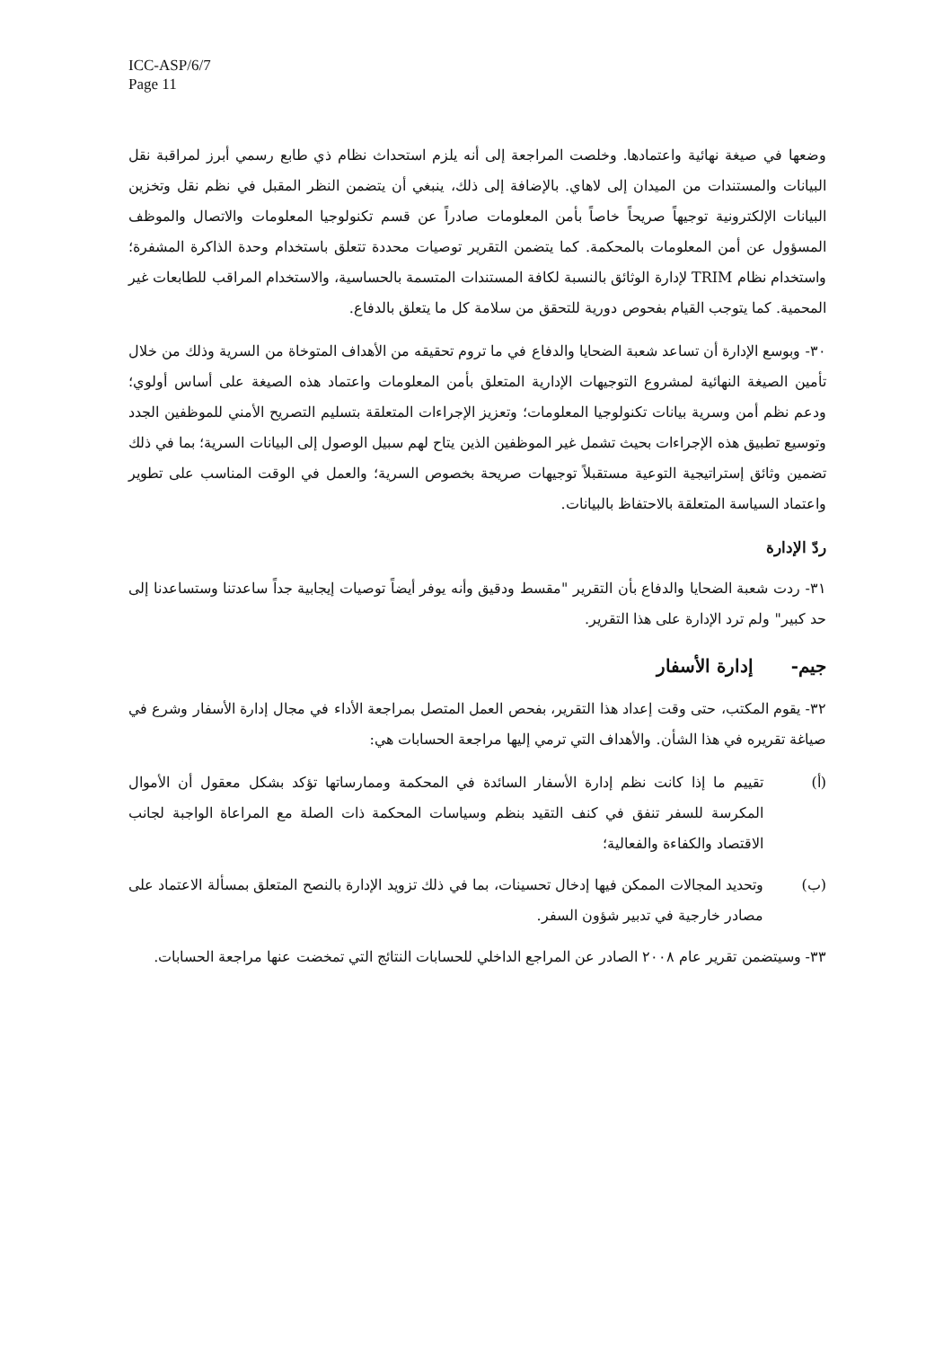ICC-ASP/6/7
Page 11
وضعها في صيغة نهائية واعتمادها. وخلصت المراجعة إلى أنه يلزم استحداث نظام ذي طابع رسمي أبرز لمراقبة نقل البيانات والمستندات من الميدان إلى لاهاي. بالإضافة إلى ذلك، ينبغي أن يتضمن النظر المقبل في نظم نقل وتخزين البيانات الإلكترونية توجيهاً صريحاً خاصاً بأمن المعلومات صادراً عن قسم تكنولوجيا المعلومات والاتصال والموظف المسؤول عن أمن المعلومات بالمحكمة. كما يتضمن التقرير توصيات محددة تتعلق باستخدام وحدة الذاكرة المشفرة؛ واستخدام نظام TRIM لإدارة الوثائق بالنسبة لكافة المستندات المتسمة بالحساسية، والاستخدام المراقب للطابعات غير المحمية. كما يتوجب القيام بفحوص دورية للتحقق من سلامة كل ما يتعلق بالدفاع.
٣٠- وبوسع الإدارة أن تساعد شعبة الضحايا والدفاع في ما تروم تحقيقه من الأهداف المتوخاة من السرية وذلك من خلال تأمين الصيغة النهائية لمشروع التوجيهات الإدارية المتعلق بأمن المعلومات واعتماد هذه الصيغة على أساس أولوي؛ ودعم نظم أمن وسرية بيانات تكنولوجيا المعلومات؛ وتعزيز الإجراءات المتعلقة بتسليم التصريح الأمني للموظفين الجدد وتوسيع تطبيق هذه الإجراءات بحيث تشمل غير الموظفين الذين يتاح لهم سبيل الوصول إلى البيانات السرية؛ بما في ذلك تضمين وثائق إستراتيجية التوعية مستقبلاً توجيهات صريحة بخصوص السرية؛ والعمل في الوقت المناسب على تطوير واعتماد السياسة المتعلقة بالاحتفاظ بالبيانات.
ردّ الإدارة
٣١- ردت شعبة الضحايا والدفاع بأن التقرير "مقسط ودقيق وأنه يوفر أيضاً توصيات إيجابية جداً ساعدتنا وستساعدنا إلى حد كبير" ولم ترد الإدارة على هذا التقرير.
جيم- إدارة الأسفار
٣٢- يقوم المكتب، حتى وقت إعداد هذا التقرير، بفحص العمل المتصل بمراجعة الأداء في مجال إدارة الأسفار وشرع في صياغة تقريره في هذا الشأن. والأهداف التي ترمي إليها مراجعة الحسابات هي:
(أ) تقييم ما إذا كانت نظم إدارة الأسفار السائدة في المحكمة وممارساتها تؤكد بشكل معقول أن الأموال المكرسة للسفر تنفق في كنف التقيد بنظم وسياسات المحكمة ذات الصلة مع المراعاة الواجبة لجانب الاقتصاد والكفاءة والفعالية؛
(ب) وتحديد المجالات الممكن فيها إدخال تحسينات، بما في ذلك تزويد الإدارة بالنصح المتعلق بمسألة الاعتماد على مصادر خارجية في تدبير شؤون السفر.
٣٣- وسيتضمن تقرير عام ٢٠٠٨ الصادر عن المراجع الداخلي للحسابات النتائج التي تمخضت عنها مراجعة الحسابات.